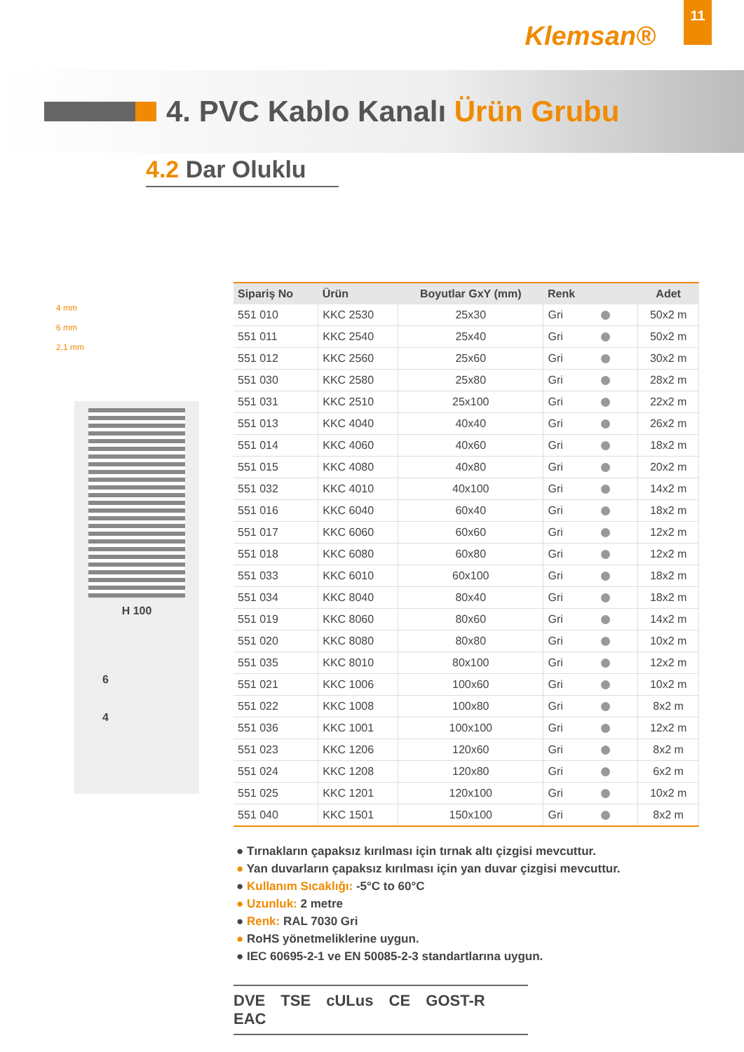Klemsan®
11
4. PVC Kablo Kanalı Ürün Grubu
4.2 Dar Oluklu
4 mm
6 mm
2,1 mm
H 100
6
4
| Sipariş No | Ürün | Boyutlar GxY (mm) | Renk | Adet |
| --- | --- | --- | --- | --- |
| 551 010 | KKC 2530 | 25x30 | Gri | 50x2 m |
| 551 011 | KKC 2540 | 25x40 | Gri | 50x2 m |
| 551 012 | KKC 2560 | 25x60 | Gri | 30x2 m |
| 551 030 | KKC 2580 | 25x80 | Gri | 28x2 m |
| 551 031 | KKC 2510 | 25x100 | Gri | 22x2 m |
| 551 013 | KKC 4040 | 40x40 | Gri | 26x2 m |
| 551 014 | KKC 4060 | 40x60 | Gri | 18x2 m |
| 551 015 | KKC 4080 | 40x80 | Gri | 20x2 m |
| 551 032 | KKC 4010 | 40x100 | Gri | 14x2 m |
| 551 016 | KKC 6040 | 60x40 | Gri | 18x2 m |
| 551 017 | KKC 6060 | 60x60 | Gri | 12x2 m |
| 551 018 | KKC 6080 | 60x80 | Gri | 12x2 m |
| 551 033 | KKC 6010 | 60x100 | Gri | 18x2 m |
| 551 034 | KKC 8040 | 80x40 | Gri | 18x2 m |
| 551 019 | KKC 8060 | 80x60 | Gri | 14x2 m |
| 551 020 | KKC 8080 | 80x80 | Gri | 10x2 m |
| 551 035 | KKC 8010 | 80x100 | Gri | 12x2 m |
| 551 021 | KKC 1006 | 100x60 | Gri | 10x2 m |
| 551 022 | KKC 1008 | 100x80 | Gri | 8x2 m |
| 551 036 | KKC 1001 | 100x100 | Gri | 12x2 m |
| 551 023 | KKC 1206 | 120x60 | Gri | 8x2 m |
| 551 024 | KKC 1208 | 120x80 | Gri | 6x2 m |
| 551 025 | KKC 1201 | 120x100 | Gri | 10x2 m |
| 551 040 | KKC 1501 | 150x100 | Gri | 8x2 m |
● Tırnakların çapaksız kırılması için tırnak altı çizgisi mevcuttur.
● Yan duvarların çapaksız kırılması için yan duvar çizgisi mevcuttur.
● Kullanım Sıcaklığı: -5°C to 60°C
● Uzunluk: 2 metre
● Renk: RAL 7030 Gri
● RoHS yönetmeliklerine uygun.
● IEC 60695-2-1 ve EN 50085-2-3 standartlarına uygun.
DVE TSE cULus CE GOST-R EAC